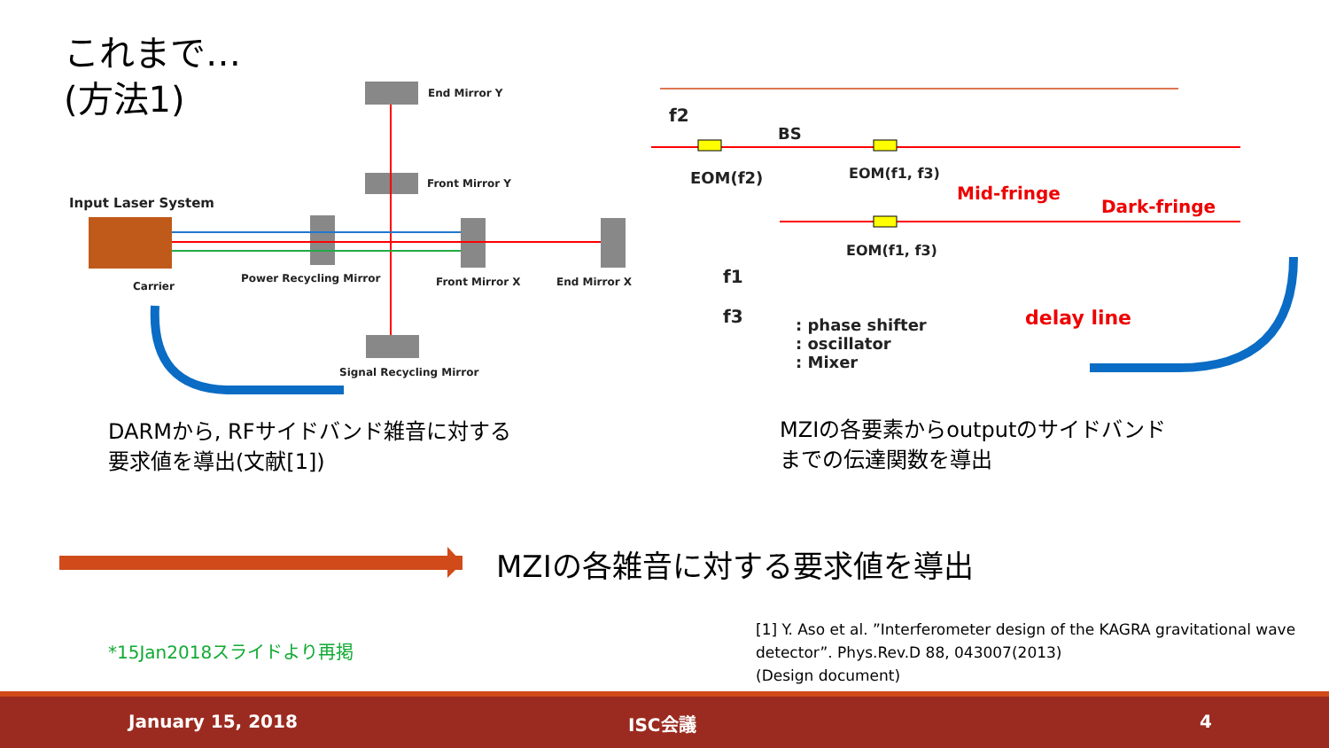これまで…
(方法1)
End Mirror Y
Front Mirror Y
Input Laser System
Carrier
Power Recycling Mirror Front Mirror X End Mirror X
Signal Recycling Mirror
f2
BS
EOM(f2) EOM(f1, f3)
EOM(f1, f3)
Mid-fringe
Dark-fringe
delay line
f1
f3
: phase shifter
: oscillator
: Mixer
DARMから, RFサイドバンド雑音に対する
要求値を導出(文献[1])
MZIの各要素からoutputのサイドバンド
までの伝達関数を導出
MZIの各雑音に対する要求値を導出
*15Jan2018スライドより再掲
[1] Y. Aso et al. ”Interferometer design of the KAGRA gravitational wave
detector”. Phys.Rev.D 88, 043007(2013)
(Design document)
January 15, 2018 ISC会議 4